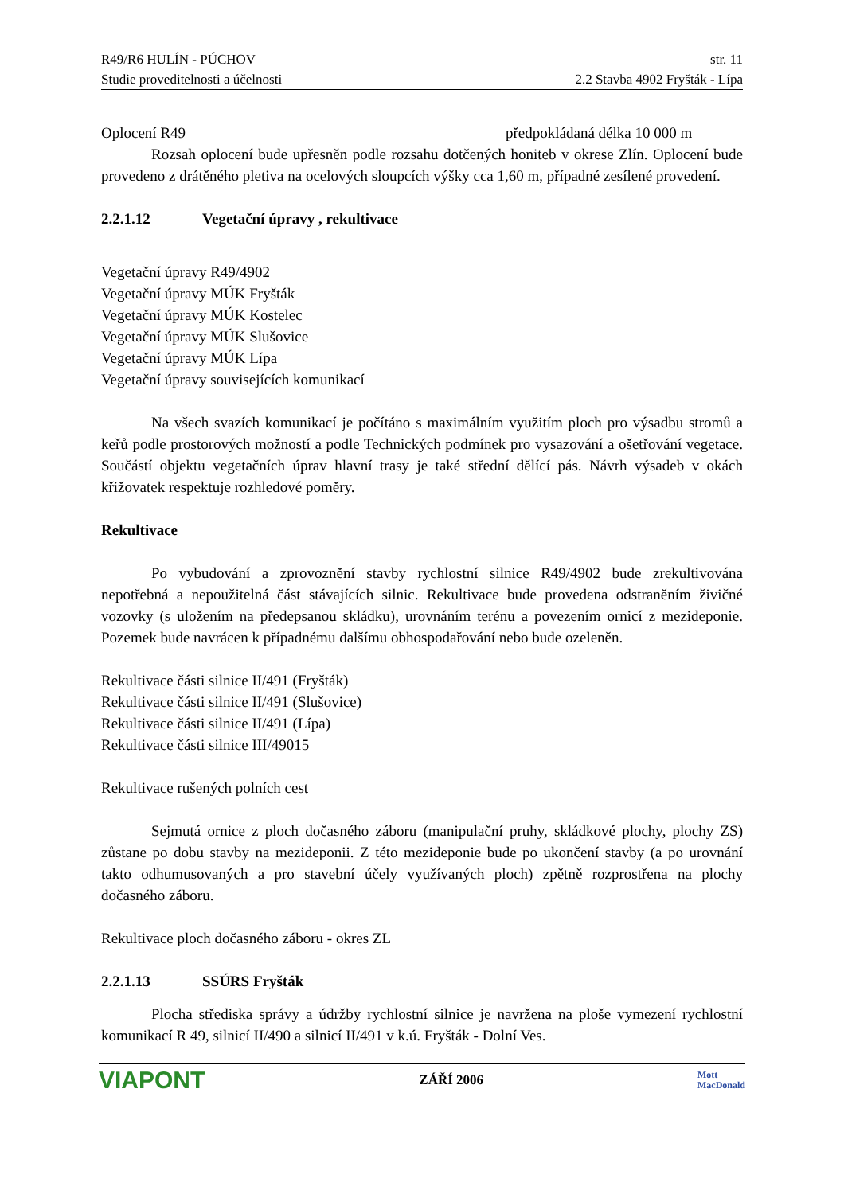R49/R6 HULÍN - PÚCHOV str. 11
Studie proveditelnosti a účelnosti 2.2 Stavba 4902 Fryšták - Lípa
Oplocení R49 předpokládaná délka 10 000 m
Rozsah oplocení bude upřesněn podle rozsahu dotčených honiteb v okrese Zlín. Oplocení bude provedeno z drátěného pletiva na ocelových sloupcích výšky cca 1,60 m, případné zesílené provedení.
2.2.1.12 Vegetační úpravy , rekultivace
Vegetační úpravy R49/4902
Vegetační úpravy MÚK Fryšták
Vegetační úpravy MÚK Kostelec
Vegetační úpravy MÚK Slušovice
Vegetační úpravy MÚK Lípa
Vegetační úpravy souvisejících komunikací
Na všech svazích komunikací je počítáno s maximálním využitím ploch pro výsadbu stromů a keřů podle prostorových možností a podle Technických podmínek pro vysazování a ošetřování vegetace. Součástí objektu vegetačních úprav hlavní trasy je také střední dělící pás. Návrh výsadeb v okách křižovatek respektuje rozhledové poměry.
Rekultivace
Po vybudování a zprovoznění stavby rychlostní silnice R49/4902 bude zrekultivována nepotřebná a nepoužitelná část stávajících silnic. Rekultivace bude provedena odstraněním živičné vozovky (s uložením na předepsanou skládku), urovnáním terénu a povezením ornicí z mezideponie. Pozemek bude navrácen k případnému dalšímu obhospodařování nebo bude ozeleněn.
Rekultivace části silnice II/491 (Fryšták)
Rekultivace části silnice II/491 (Slušovice)
Rekultivace části silnice II/491 (Lípa)
Rekultivace části silnice III/49015
Rekultivace rušených polních cest
Sejmutá ornice z ploch dočasného záboru (manipulační pruhy, skládkové plochy, plochy ZS) zůstane po dobu stavby na mezideponii. Z této mezideponie bude po ukončení stavby (a po urovnání takto odhumusovaných a pro stavební účely využívaných ploch) zpětně rozprostřena na plochy dočasného záboru.
Rekultivace ploch dočasného záboru - okres ZL
2.2.1.13 SSÚRS Fryšták
Plocha střediska správy a údržby rychlostní silnice je navržena na ploše vymezení rychlostní komunikací R 49, silnicí II/490 a silnicí II/491 v k.ú. Fryšták - Dolní Ves.
VIAPONT ZÁŘÍ 2006 Mott
MacDonald